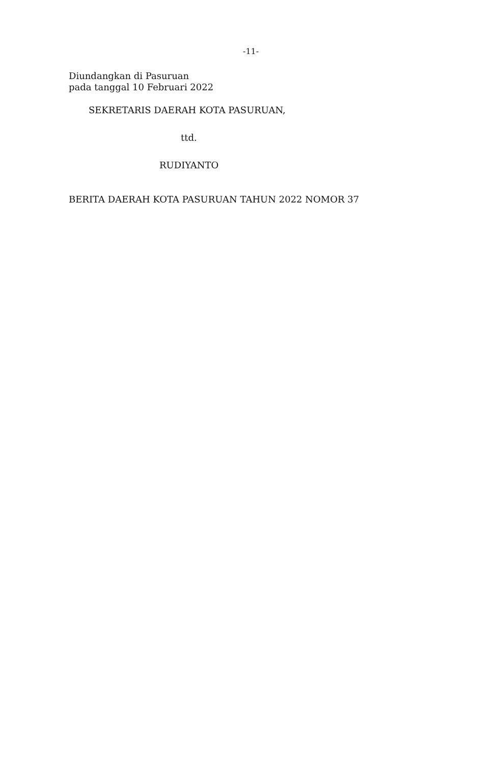-11-
Diundangkan di Pasuruan
pada tanggal 10 Februari 2022
SEKRETARIS DAERAH KOTA PASURUAN,
ttd.
RUDIYANTO
BERITA DAERAH KOTA PASURUAN TAHUN 2022 NOMOR 37